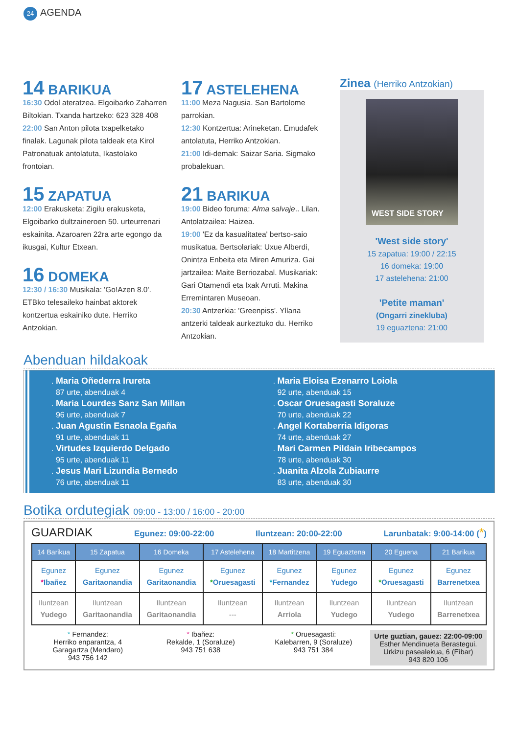24 AGENDA
14 BARIKUA
16:30 Odol ateratzea. Elgoibarko Zaharren Biltokian. Txanda hartzeko: 623 328 408
22:00 San Anton pilota txapelketako finalak. Lagunak pilota taldeak eta Kirol Patronatuak antolatuta, Ikastolako frontoian.
15 ZAPATUA
12:00 Erakusketa: Zigilu erakusketa, Elgoibarko dultzaineroen 50. urteurrenari eskainita. Azaroaren 22ra arte egongo da ikusgai, Kultur Etxean.
16 DOMEKA
12:30 / 16:30 Musikala: 'Go!Azen 8.0'. ETBko telesaileko hainbat aktorek kontzertua eskainiko dute. Herriko Antzokian.
17 ASTELEHENA
11:00 Meza Nagusia. San Bartolome parrokian.
12:30 Kontzertua: Arineketan. Emudafek antolatuta, Herriko Antzokian.
21:00 Idi-demak: Saizar Saria. Sigmako probalekuan.
21 BARIKUA
19:00 Bideo foruma: Alma salvaje.. Lilan. Antolatzailea: Haizea.
19:00 'Ez da kasualitatea' bertso-saio musikatua. Bertsolariak: Uxue Alberdi, Onintza Enbeita eta Miren Amuriza. Gai jartzailea: Maite Berriozabal. Musikariak: Gari Otamendi eta Ixak Arruti. Makina Erremintaren Museoan.
20:30 Antzerkia: 'Greenpiss'. Yllana antzerki taldeak aurkeztuko du. Herriko Antzokian.
Zinea (Herriko Antzokian)
WEST SIDE STORY
'West side story'
15 zapatua: 19:00 / 22:15
16 domeka: 19:00
17 astelehena: 21:00
'Petite maman'
(Ongarri zinekluba)
19 eguaztena: 21:00
Abenduan hildakoak
. Maria Oñederra Irureta
87 urte, abenduak 4
. Maria Lourdes Sanz San Millan
96 urte, abenduak 7
. Juan Agustin Esnaola Egaña
91 urte, abenduak 11
. Virtudes Izquierdo Delgado
95 urte, abenduak 11
. Jesus Mari Lizundia Bernedo
76 urte, abenduak 11
. Maria Eloisa Ezenarro Loiola
92 urte, abenduak 15
. Oscar Oruesagasti Soraluze
70 urte, abenduak 22
. Angel Kortaberria Idigoras
74 urte, abenduak 27
. Mari Carmen Pildain Iribecampos
78 urte, abenduak 30
. Juanita Alzola Zubiaurre
83 urte, abenduak 30
Botika ordutegiak 09:00 - 13:00 / 16:00 - 20:00
GUARDIAK Egunez: 09:00-22:00 Iluntzean: 20:00-22:00 Larunbatak: 9:00-14:00 (*)
| 14 Barikua | 15 Zapatua | 16 Domeka | 17 Astelehena | 18 Martitzena | 19 Eguaztena | 20 Eguena | 21 Barikua |
| --- | --- | --- | --- | --- | --- | --- | --- |
| Egunez * Ibañez | Egunez Garitaonandia | Egunez Garitaonandia | Egunez * Oruesagasti | Egunez * Fernandez | Egunez Yudego | Egunez * Oruesagasti | Egunez Barrenetxea |
| Iluntzean Yudego | Iluntzean Garitaonandia | Iluntzean Garitaonandia | Iluntzean --- | Iluntzean Arriola | Iluntzean Yudego | Iluntzean Yudego | Iluntzean Barrenetxea |
* Fernandez:
Herriko enparantza, 4
Garagartza (Mendaro)
943 756 142
* Ibañez:
Rekalde, 1 (Soraluze)
943 751 638
* Oruesagasti:
Kalebarren, 9 (Soraluze)
943 751 384
Urte guztian, gauez: 22:00-09:00
Esther Mendinueta Berastegui.
Urkizu pasealekua, 6 (Eibar)
943 820 106